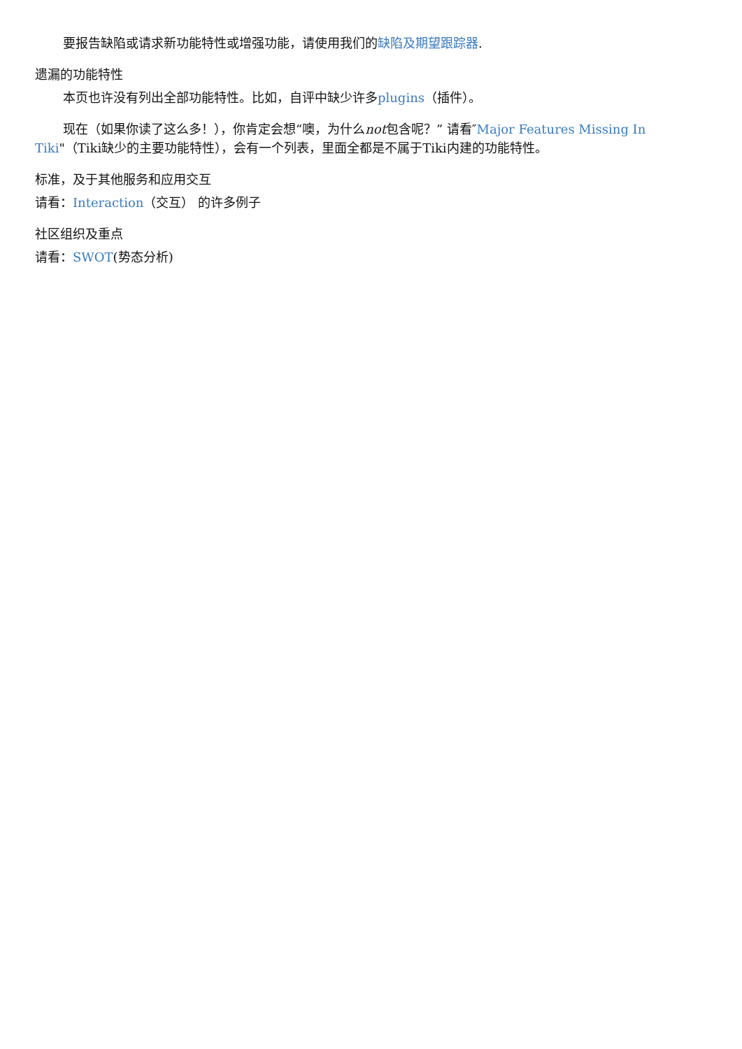要报告缺陷或请求新功能特性或增强功能，请使用我们的缺陷及期望跟踪器.
遗漏的功能特性
本页也许没有列出全部功能特性。比如，自评中缺少许多plugins（插件）。
现在（如果你读了这么多！），你肯定会想“噢，为什么not包含呢？” 请看″Major Features Missing In Tiki"（Tiki缺少的主要功能特性），会有一个列表，里面全都是不属于Tiki内建的功能特性。
标准，及于其他服务和应用交互
请看：Interaction（交互） 的许多例子
社区组织及重点
请看：SWOT(势态分析)